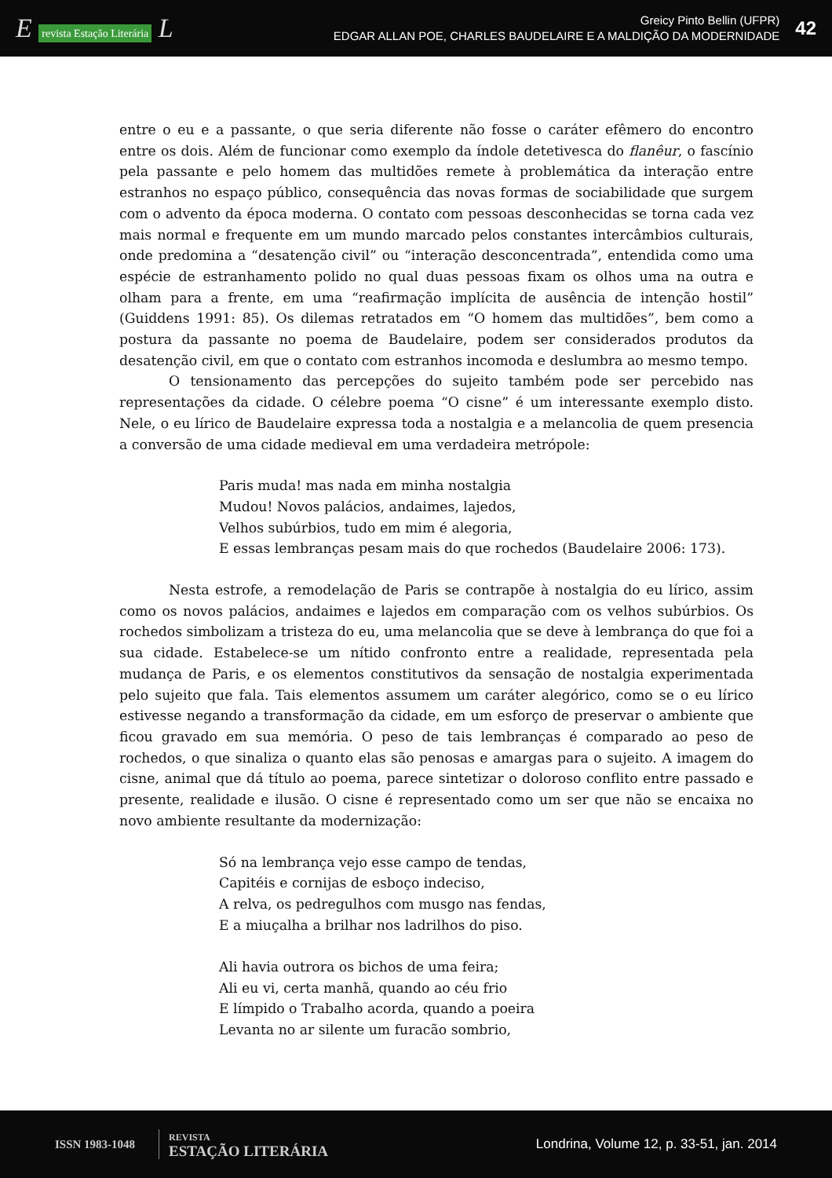E revista Estação Literária L
Greicy Pinto Bellin (UFPR)
EDGAR ALLAN POE, CHARLES BAUDELAIRE E A MALDIÇÃO DA MODERNIDADE
42
entre o eu e a passante, o que seria diferente não fosse o caráter efêmero do encontro entre os dois. Além de funcionar como exemplo da índole detetivesca do flanêur, o fascínio pela passante e pelo homem das multidões remete à problemática da interação entre estranhos no espaço público, consequência das novas formas de sociabilidade que surgem com o advento da época moderna. O contato com pessoas desconhecidas se torna cada vez mais normal e frequente em um mundo marcado pelos constantes intercâmbios culturais, onde predomina a “desatenção civil” ou “interação desconcentrada”, entendida como uma espécie de estranhamento polido no qual duas pessoas fixam os olhos uma na outra e olham para a frente, em uma “reafirmação implícita de ausência de intenção hostil” (Guiddens 1991: 85). Os dilemas retratados em “O homem das multidões”, bem como a postura da passante no poema de Baudelaire, podem ser considerados produtos da desatenção civil, em que o contato com estranhos incomoda e deslumbra ao mesmo tempo.
O tensionamento das percepções do sujeito também pode ser percebido nas representações da cidade. O célebre poema “O cisne” é um interessante exemplo disto. Nele, o eu lírico de Baudelaire expressa toda a nostalgia e a melancolia de quem presencia a conversão de uma cidade medieval em uma verdadeira metrópole:
Paris muda! mas nada em minha nostalgia
Mudou! Novos palácios, andaimes, lajedos,
Velhos subúrbios, tudo em mim é alegoria,
E essas lembranças pesam mais do que rochedos (Baudelaire 2006: 173).
Nesta estrofe, a remodelação de Paris se contrapõe à nostalgia do eu lírico, assim como os novos palácios, andaimes e lajedos em comparação com os velhos subúrbios. Os rochedos simbolizam a tristeza do eu, uma melancolia que se deve à lembrança do que foi a sua cidade. Estabelece-se um nítido confronto entre a realidade, representada pela mudança de Paris, e os elementos constitutivos da sensação de nostalgia experimentada pelo sujeito que fala. Tais elementos assumem um caráter alegórico, como se o eu lírico estivesse negando a transformação da cidade, em um esforço de preservar o ambiente que ficou gravado em sua memória. O peso de tais lembranças é comparado ao peso de rochedos, o que sinaliza o quanto elas são penosas e amargas para o sujeito. A imagem do cisne, animal que dá título ao poema, parece sintetizar o doloroso conflito entre passado e presente, realidade e ilusão. O cisne é representado como um ser que não se encaixa no novo ambiente resultante da modernização:
Só na lembrança vejo esse campo de tendas,
Capitéis e cornijas de esboço indeciso,
A relva, os pedregulhos com musgo nas fendas,
E a miuçalha a brilhar nos ladrilhos do piso.
Ali havia outrora os bichos de uma feira;
Ali eu vi, certa manhã, quando ao céu frio
E límpido o Trabalho acorda, quando a poeira
Levanta no ar silente um furacão sombrio,
ISSN 1983-1048
REVISTA
ESTAÇÃO LITERÁRIA
Londrina, Volume 12, p. 33-51, jan. 2014